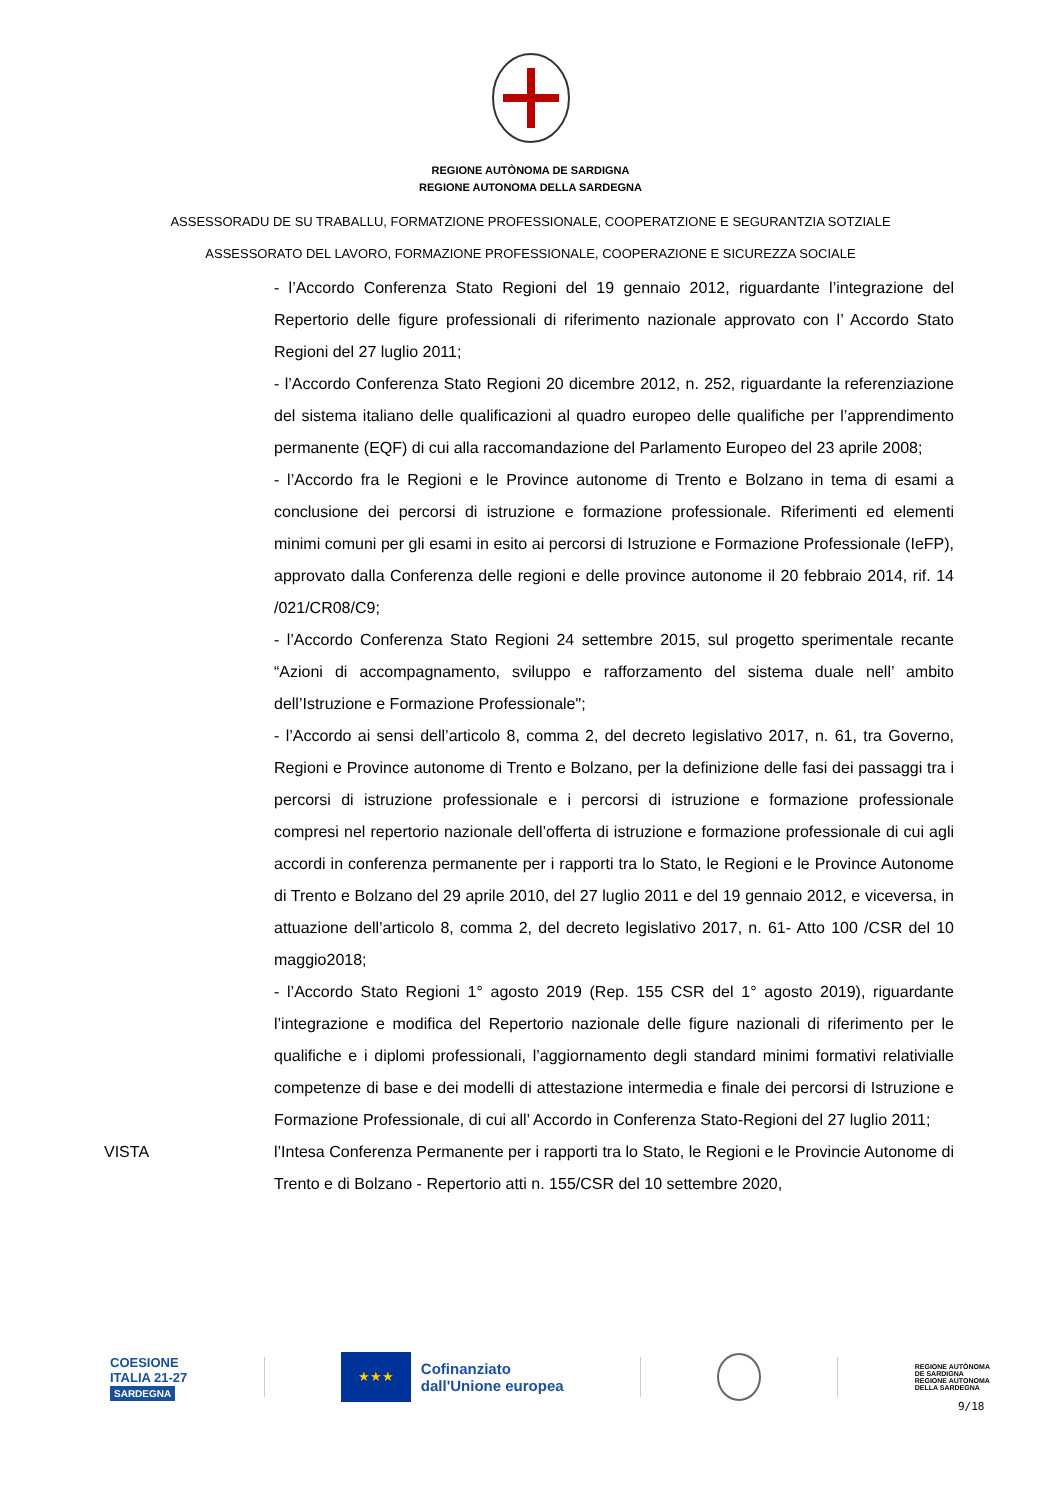REGIONE AUTÒNOMA DE SARDIGNA
REGIONE AUTONOMA DELLA SARDEGNA
ASSESSORADU DE SU TRABALLU, FORMATZIONE PROFESSIONALE, COOPERATZIONE E SEGURANTZIA SOTZIALE
ASSESSORATO DEL LAVORO, FORMAZIONE PROFESSIONALE, COOPERAZIONE E SICUREZZA SOCIALE
- l’Accordo Conferenza Stato Regioni del 19 gennaio 2012, riguardante l’integrazione del Repertorio delle figure professionali di riferimento nazionale approvato con l’ Accordo Stato Regioni del 27 luglio 2011;
- l’Accordo Conferenza Stato Regioni 20 dicembre 2012, n. 252, riguardante la referenziazione del sistema italiano delle qualificazioni al quadro europeo delle qualifiche per l’apprendimento permanente (EQF) di cui alla raccomandazione del Parlamento Europeo del 23 aprile 2008;
- l’Accordo fra le Regioni e le Province autonome di Trento e Bolzano in tema di esami a conclusione dei percorsi di istruzione e formazione professionale. Riferimenti ed elementi minimi comuni per gli esami in esito ai percorsi di Istruzione e Formazione Professionale (IeFP), approvato dalla Conferenza delle regioni e delle province autonome il 20 febbraio 2014, rif. 14 /021/CR08/C9;
- l’Accordo Conferenza Stato Regioni 24 settembre 2015, sul progetto sperimentale recante “Azioni di accompagnamento, sviluppo e rafforzamento del sistema duale nell’ ambito dell’Istruzione e Formazione Professionale";
- l’Accordo ai sensi dell’articolo 8, comma 2, del decreto legislativo 2017, n. 61, tra Governo, Regioni e Province autonome di Trento e Bolzano, per la definizione delle fasi dei passaggi tra i percorsi di istruzione professionale e i percorsi di istruzione e formazione professionale compresi nel repertorio nazionale dell’offerta di istruzione e formazione professionale di cui agli accordi in conferenza permanente per i rapporti tra lo Stato, le Regioni e le Province Autonome di Trento e Bolzano del 29 aprile 2010, del 27 luglio 2011 e del 19 gennaio 2012, e viceversa, in attuazione dell’articolo 8, comma 2, del decreto legislativo 2017, n. 61- Atto 100 /CSR del 10 maggio2018;
- l’Accordo Stato Regioni 1° agosto 2019 (Rep. 155 CSR del 1° agosto 2019), riguardante l’integrazione e modifica del Repertorio nazionale delle figure nazionali di riferimento per le qualifiche e i diplomi professionali, l’aggiornamento degli standard minimi formativi relativialle competenze di base e dei modelli di attestazione intermedia e finale dei percorsi di Istruzione e Formazione Professionale, di cui all’ Accordo in Conferenza Stato-Regioni del 27 luglio 2011;
VISTA l’Intesa Conferenza Permanente per i rapporti tra lo Stato, le Regioni e le Provincie Autonome di Trento e di Bolzano - Repertorio atti n. 155/CSR del 10 settembre 2020,
COESIONE
ITALIA 21-27
SARDEGNA
★★★
Cofinanziato
dall'Unione europea
REGIONE AUTÒNOMA
DE SARDIGNA
REGIONE AUTONOMA
DELLA SARDEGNA
9/18